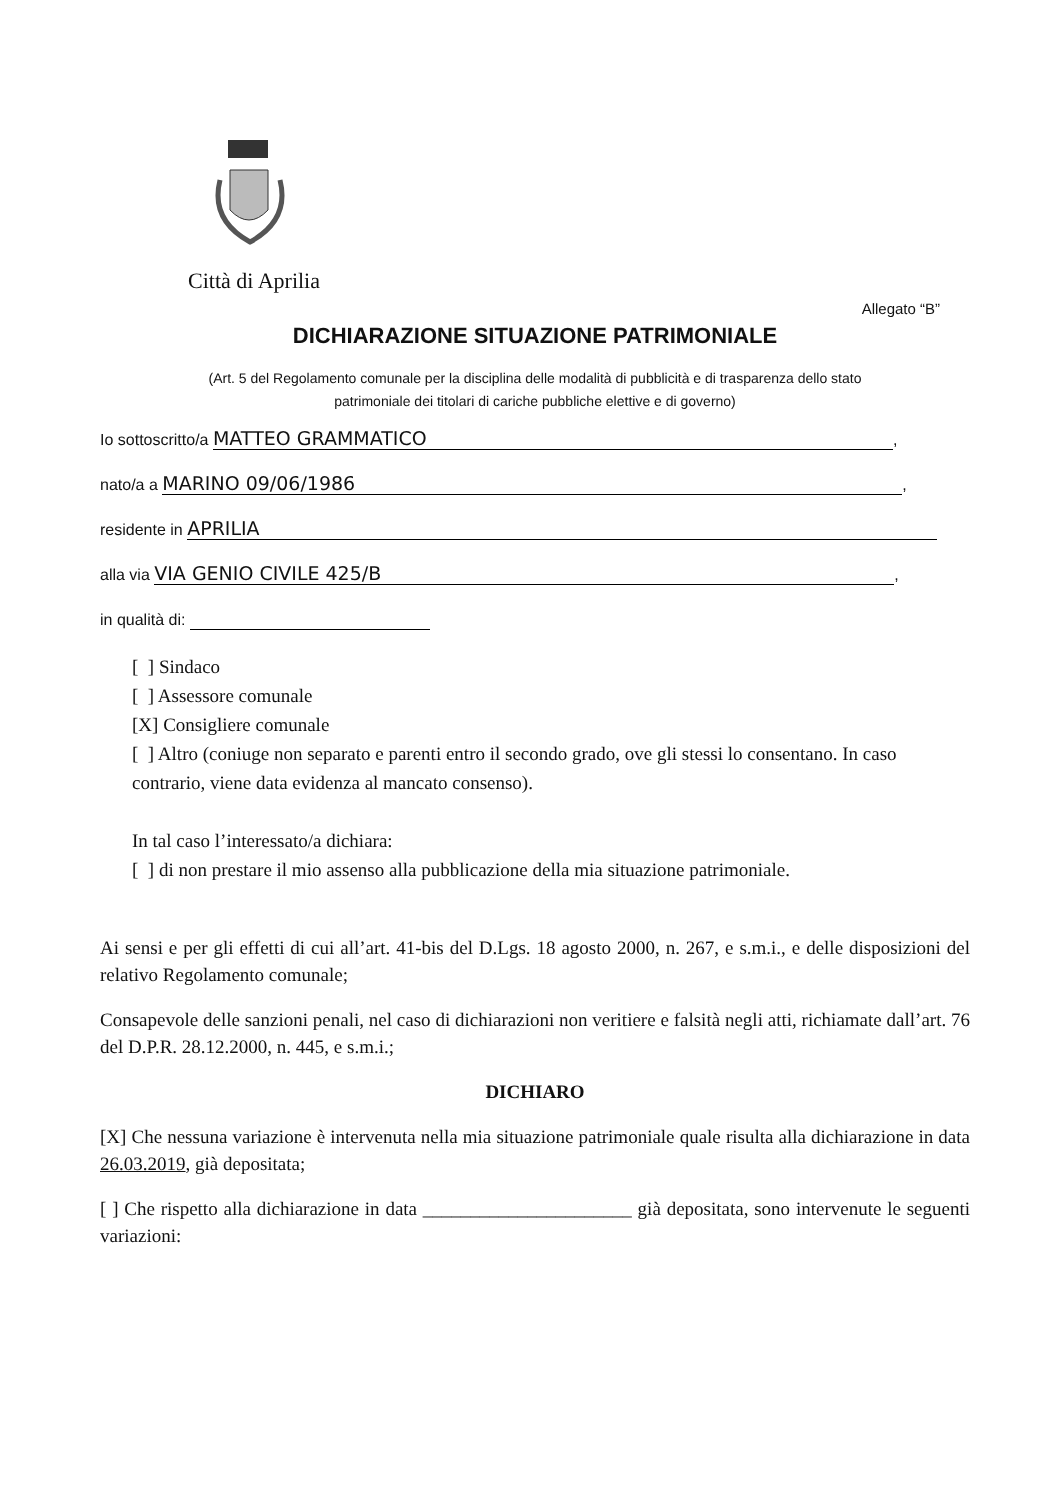Città di Aprilia
Allegato “B”
DICHIARAZIONE SITUAZIONE PATRIMONIALE
(Art. 5 del Regolamento comunale per la disciplina delle modalità di pubblicità e di trasparenza dello stato
patrimoniale dei titolari di cariche pubbliche elettive e di governo)
Io sottoscritto/a MATTEO GRAMMATICO,
nato/a a MARINO 09/06/1986,
residente in APRILIA
alla via VIA GENIO CIVILE 425/B,
in qualità di:
[ ] Sindaco
[ ] Assessore comunale
[X] Consigliere comunale
[ ] Altro (coniuge non separato e parenti entro il secondo grado, ove gli stessi lo consentano. In caso contrario, viene data evidenza al mancato consenso).
In tal caso l’interessato/a dichiara:
[ ] di non prestare il mio assenso alla pubblicazione della mia situazione patrimoniale.
Ai sensi e per gli effetti di cui all’art. 41-bis del D.Lgs. 18 agosto 2000, n. 267, e s.m.i., e delle disposizioni del relativo Regolamento comunale;
Consapevole delle sanzioni penali, nel caso di dichiarazioni non veritiere e falsità negli atti, richiamate dall’art. 76 del D.P.R. 28.12.2000, n. 445, e s.m.i.;
DICHIARO
[X] Che nessuna variazione è intervenuta nella mia situazione patrimoniale quale risulta alla dichiarazione in data 26.03.2019, già depositata;
[ ] Che rispetto alla dichiarazione in data ______________________ già depositata, sono intervenute le seguenti variazioni: